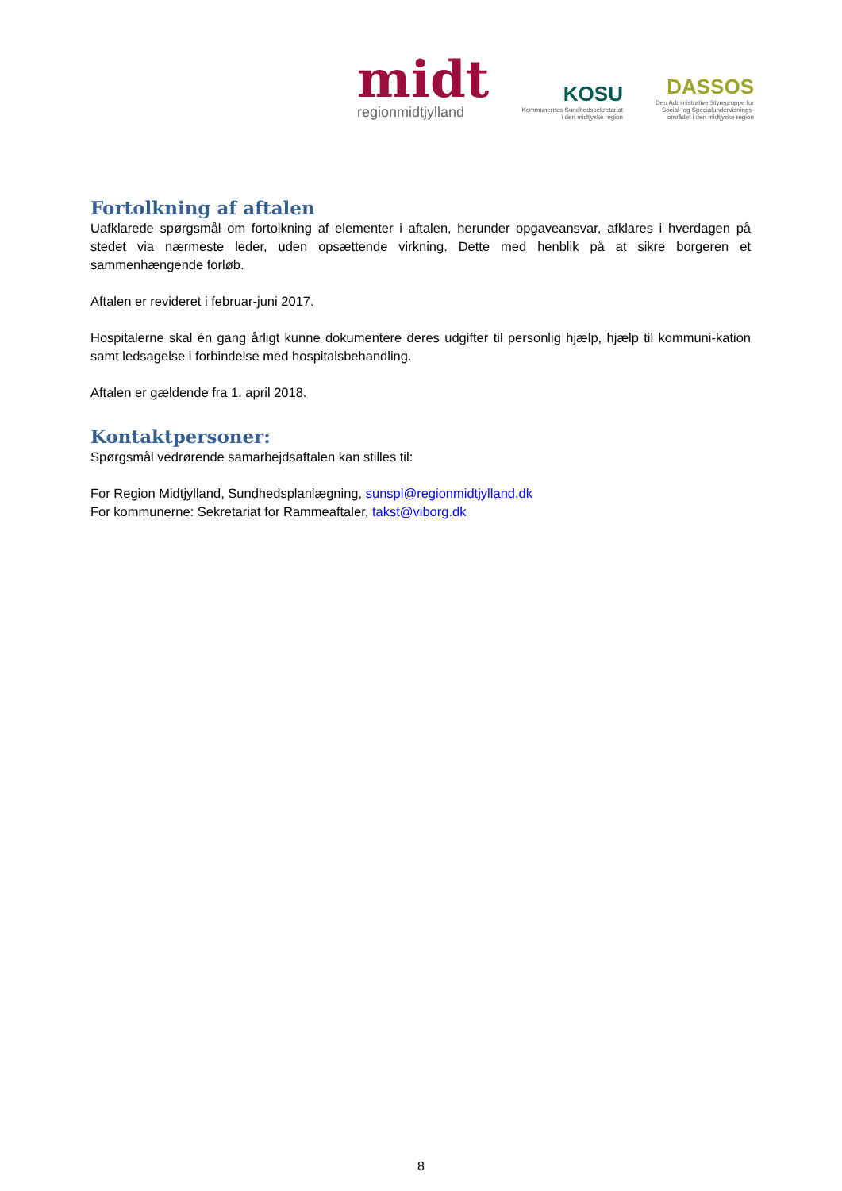midt
regionmidtjylland
KOSU
Kommunernes Sundhedssekretariat
i den midtjyske region
DASSOS
Den Administrative Styregruppe for
Social- og Specialundervisnings-
området i den midtjyske region
Fortolkning af aftalen
Uafklarede spørgsmål om fortolkning af elementer i aftalen, herunder opgaveansvar, afklares i hverdagen på stedet via nærmeste leder, uden opsættende virkning. Dette med henblik på at sikre borgeren et sammenhængende forløb.
Aftalen er revideret i februar-juni 2017.
Hospitalerne skal én gang årligt kunne dokumentere deres udgifter til personlig hjælp, hjælp til kommuni-kation samt ledsagelse i forbindelse med hospitalsbehandling.
Aftalen er gældende fra 1. april 2018.
Kontaktpersoner:
Spørgsmål vedrørende samarbejdsaftalen kan stilles til:
For Region Midtjylland, Sundhedsplanlægning, sunspl@regionmidtjylland.dk
For kommunerne: Sekretariat for Rammeaftaler, takst@viborg.dk
8